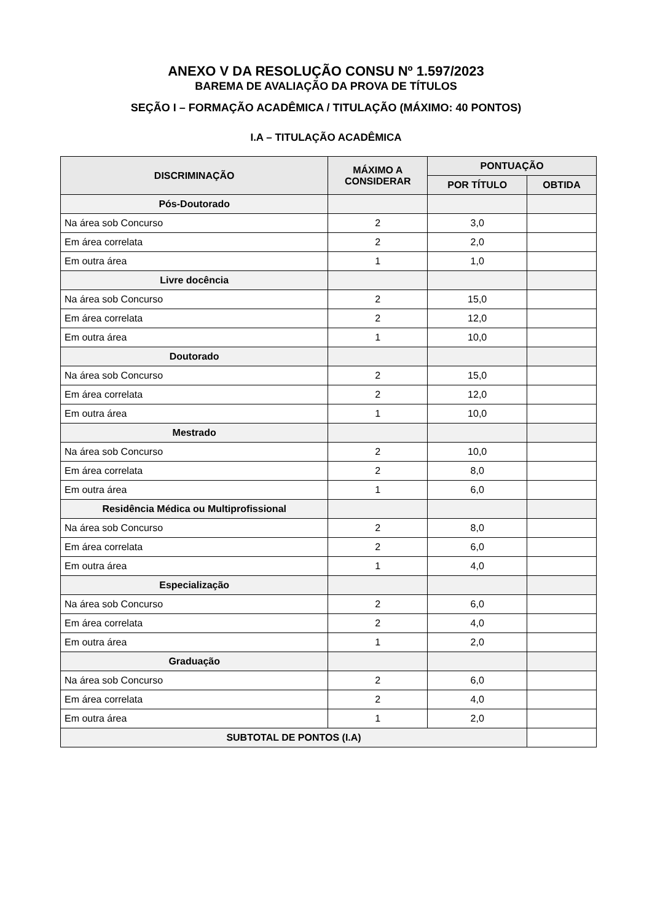ANEXO V DA RESOLUÇÃO CONSU Nº 1.597/2023
BAREMA DE AVALIAÇÃO DA PROVA DE TÍTULOS
SEÇÃO I – FORMAÇÃO ACADÊMICA / TITULAÇÃO (MÁXIMO: 40 PONTOS)
I.A – TITULAÇÃO ACADÊMICA
| DISCRIMINAÇÃO | MÁXIMO A CONSIDERAR | PONTUAÇÃO | |
| --- | --- | --- | --- |
| | | POR TÍTULO | OBTIDA |
| Pós-Doutorado | | | |
| Na área sob Concurso | 2 | 3,0 | |
| Em área correlata | 2 | 2,0 | |
| Em outra área | 1 | 1,0 | |
| Livre docência | | | |
| Na área sob Concurso | 2 | 15,0 | |
| Em área correlata | 2 | 12,0 | |
| Em outra área | 1 | 10,0 | |
| Doutorado | | | |
| Na área sob Concurso | 2 | 15,0 | |
| Em área correlata | 2 | 12,0 | |
| Em outra área | 1 | 10,0 | |
| Mestrado | | | |
| Na área sob Concurso | 2 | 10,0 | |
| Em área correlata | 2 | 8,0 | |
| Em outra área | 1 | 6,0 | |
| Residência Médica ou Multiprofissional | | | |
| Na área sob Concurso | 2 | 8,0 | |
| Em área correlata | 2 | 6,0 | |
| Em outra área | 1 | 4,0 | |
| Especialização | | | |
| Na área sob Concurso | 2 | 6,0 | |
| Em área correlata | 2 | 4,0 | |
| Em outra área | 1 | 2,0 | |
| Graduação | | | |
| Na área sob Concurso | 2 | 6,0 | |
| Em área correlata | 2 | 4,0 | |
| Em outra área | 1 | 2,0 | |
| SUBTOTAL DE PONTOS (I.A) | | | |